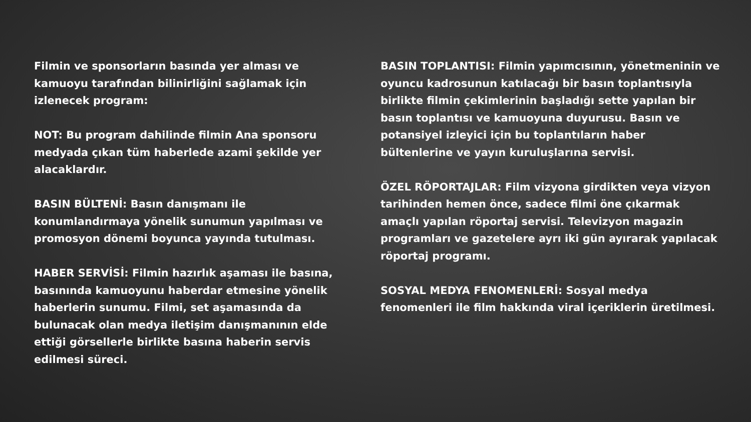Filmin ve sponsorların basında yer alması ve kamuoyu tarafından bilinirliğini sağlamak için izlenecek program:
NOT: Bu program dahilinde filmin Ana sponsoru medyada çıkan tüm haberlede azami şekilde yer alacaklardır.
BASIN BÜLTENİ: Basın danışmanı ile konumlandırmaya yönelik sunumun yapılması ve promosyon dönemi boyunca yayında tutulması.
HABER SERVİSİ: Filmin hazırlık aşaması ile basına, basınında kamuoyunu haberdar etmesine yönelik haberlerin sunumu. Filmi, set aşamasında da bulunacak olan medya iletişim danışmanının elde ettiği görsellerle birlikte basına haberin servis edilmesi süreci.
BASIN TOPLANTISI: Filmin yapımcısının, yönetmeninin ve oyuncu kadrosunun katılacağı bir basın toplantısıyla birlikte filmin çekimlerinin başladığı sette yapılan bir basın toplantısı ve kamuoyuna duyurusu. Basın ve potansiyel izleyici için bu toplantıların haber bültenlerine ve yayın kuruluşlarına servisi.
ÖZEL RÖPORTAJLAR: Film vizyona girdikten veya vizyon tarihinden hemen önce, sadece filmi öne çıkarmak amaçlı yapılan röportaj servisi. Televizyon magazin programları ve gazetelere ayrı iki gün ayırarak yapılacak röportaj programı.
SOSYAL MEDYA FENOMENLERİ: Sosyal medya fenomenleri ile film hakkında viral içeriklerin üretilmesi.